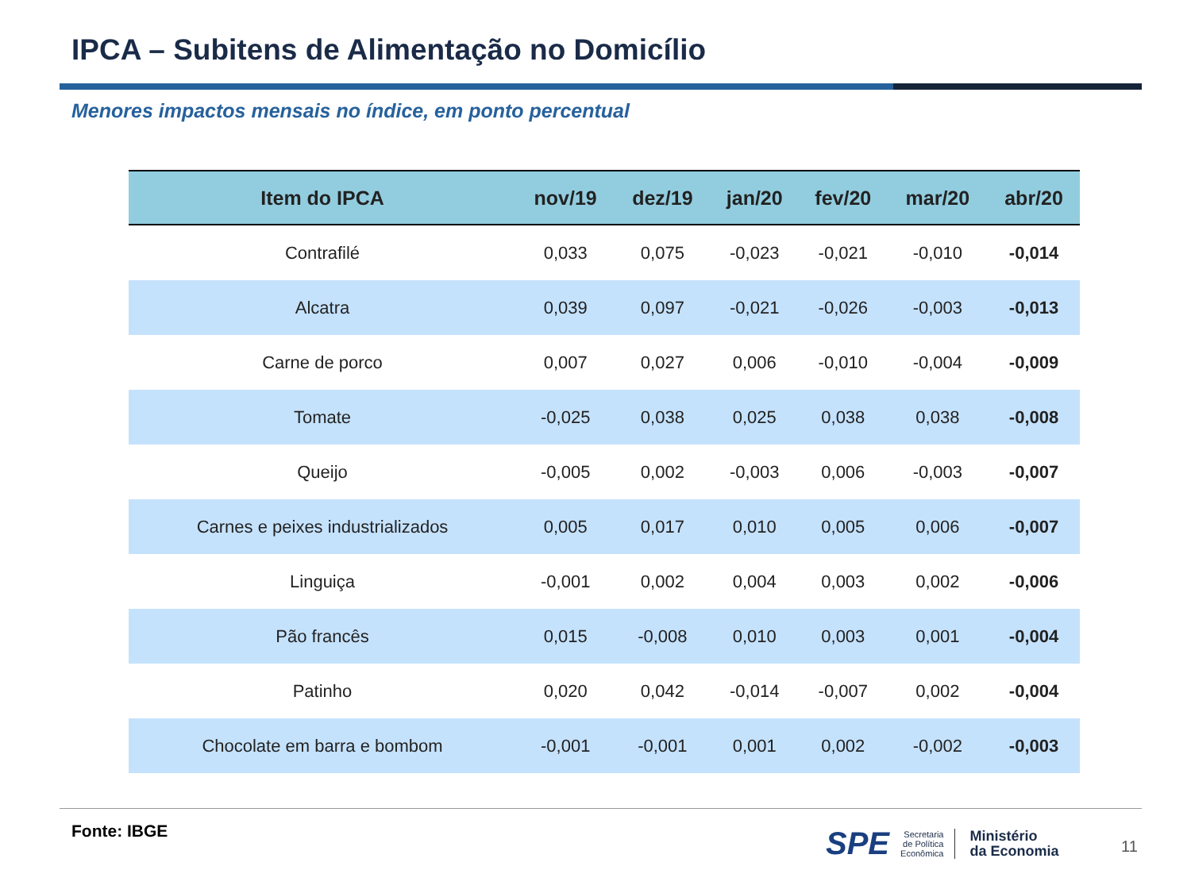IPCA – Subitens de Alimentação no Domicílio
Menores impactos mensais no índice, em ponto percentual
| Item do IPCA | nov/19 | dez/19 | jan/20 | fev/20 | mar/20 | abr/20 |
| --- | --- | --- | --- | --- | --- | --- |
| Contrafilé | 0,033 | 0,075 | -0,023 | -0,021 | -0,010 | -0,014 |
| Alcatra | 0,039 | 0,097 | -0,021 | -0,026 | -0,003 | -0,013 |
| Carne de porco | 0,007 | 0,027 | 0,006 | -0,010 | -0,004 | -0,009 |
| Tomate | -0,025 | 0,038 | 0,025 | 0,038 | 0,038 | -0,008 |
| Queijo | -0,005 | 0,002 | -0,003 | 0,006 | -0,003 | -0,007 |
| Carnes e peixes industrializados | 0,005 | 0,017 | 0,010 | 0,005 | 0,006 | -0,007 |
| Linguiça | -0,001 | 0,002 | 0,004 | 0,003 | 0,002 | -0,006 |
| Pão francês | 0,015 | -0,008 | 0,010 | 0,003 | 0,001 | -0,004 |
| Patinho | 0,020 | 0,042 | -0,014 | -0,007 | 0,002 | -0,004 |
| Chocolate em barra e bombom | -0,001 | -0,001 | 0,001 | 0,002 | -0,002 | -0,003 |
Fonte: IBGE
SPE Secretaria
de Política
Econômica Ministério
da Economia
11